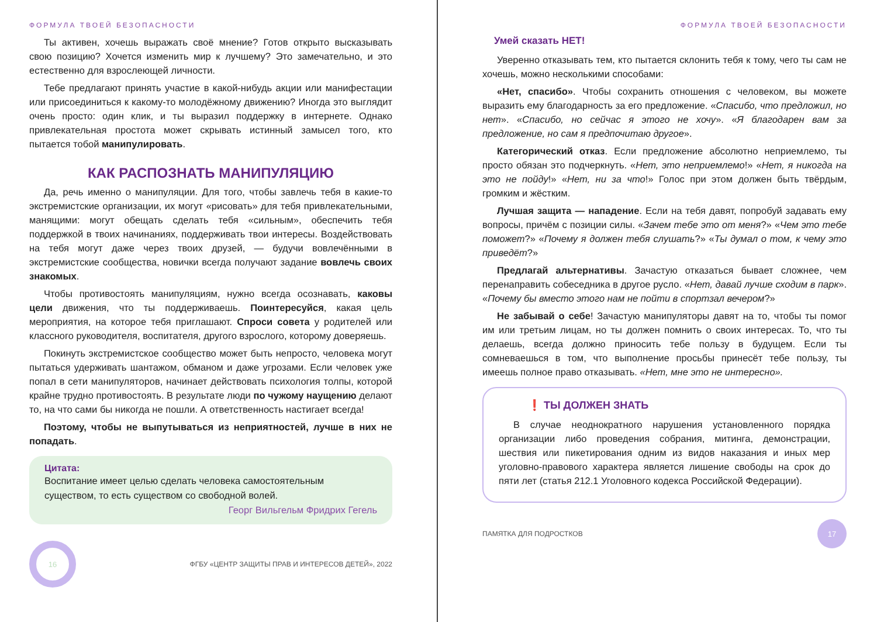ФОРМУЛА ТВОЕЙ БЕЗОПАСНОСТИ
Ты активен, хочешь выражать своё мнение? Готов открыто высказывать свою позицию? Хочется изменить мир к лучшему? Это замечательно, и это естественно для взрослеющей личности.
Тебе предлагают принять участие в какой-нибудь акции или манифестации или присоединиться к какому-то молодёжному движению? Иногда это выглядит очень просто: один клик, и ты выразил поддержку в интернете. Однако привлекательная простота может скрывать истинный замысел того, кто пытается тобой манипулировать.
КАК РАСПОЗНАТЬ МАНИПУЛЯЦИЮ
Да, речь именно о манипуляции. Для того, чтобы завлечь тебя в какие-то экстремистские организации, их могут «рисовать» для тебя привлекательными, манящими: могут обещать сделать тебя «сильным», обеспечить тебя поддержкой в твоих начинаниях, поддерживать твои интересы. Воздействовать на тебя могут даже через твоих друзей, — будучи вовлечёнными в экстремистские сообщества, новички всегда получают задание вовлечь своих знакомых.
Чтобы противостоять манипуляциям, нужно всегда осознавать, каковы цели движения, что ты поддерживаешь. Поинтересуйся, какая цель мероприятия, на которое тебя приглашают. Спроси совета у родителей или классного руководителя, воспитателя, другого взрослого, которому доверяешь.
Покинуть экстремистское сообщество может быть непросто, человека могут пытаться удерживать шантажом, обманом и даже угрозами. Если человек уже попал в сети манипуляторов, начинает действовать психология толпы, которой крайне трудно противостоять. В результате люди по чужому наущению делают то, на что сами бы никогда не пошли. А ответственность настигает всегда!
Поэтому, чтобы не выпутываться из неприятностей, лучше в них не попадать.
Цитата:
Воспитание имеет целью сделать человека самостоятельным существом, то есть существом со свободной волей.
Георг Вильгельм Фридрих Гегель
16
ФГБУ «ЦЕНТР ЗАЩИТЫ ПРАВ И ИНТЕРЕСОВ ДЕТЕЙ», 2022
ФОРМУЛА ТВОЕЙ БЕЗОПАСНОСТИ
Умей сказать НЕТ!
Уверенно отказывать тем, кто пытается склонить тебя к тому, чего ты сам не хочешь, можно несколькими способами:
«Нет, спасибо». Чтобы сохранить отношения с человеком, вы можете выразить ему благодарность за его предложение. «Спасибо, что предложил, но нет». «Спасибо, но сейчас я этого не хочу». «Я благодарен вам за предложение, но сам я предпочитаю другое».
Категорический отказ. Если предложение абсолютно неприемлемо, ты просто обязан это подчеркнуть. «Нет, это неприемлемо!» «Нет, я никогда на это не пойду!» «Нет, ни за что!» Голос при этом должен быть твёрдым, громким и жёстким.
Лучшая защита — нападение. Если на тебя давят, попробуй задавать ему вопросы, причём с позиции силы. «Зачем тебе это от меня?» «Чем это тебе поможет?» «Почему я должен тебя слушать?» «Ты думал о том, к чему это приведёт?»
Предлагай альтернативы. Зачастую отказаться бывает сложнее, чем перенаправить собеседника в другое русло. «Нет, давай лучше сходим в парк». «Почему бы вместо этого нам не пойти в спортзал вечером?»
Не забывай о себе! Зачастую манипуляторы давят на то, чтобы ты помог им или третьим лицам, но ты должен помнить о своих интересах. То, что ты делаешь, всегда должно приносить тебе пользу в будущем. Если ты сомневаешься в том, что выполнение просьбы принесёт тебе пользу, ты имеешь полное право отказывать. «Нет, мне это не интересно».
❗ ТЫ ДОЛЖЕН ЗНАТЬ
В случае неоднократного нарушения установленного порядка организации либо проведения собрания, митинга, демонстрации, шествия или пикетирования одним из видов наказания и иных мер уголовно-правового характера является лишение свободы на срок до пяти лет (статья 212.1 Уголовного кодекса Российской Федерации).
ПАМЯТКА ДЛЯ ПОДРОСТКОВ
17